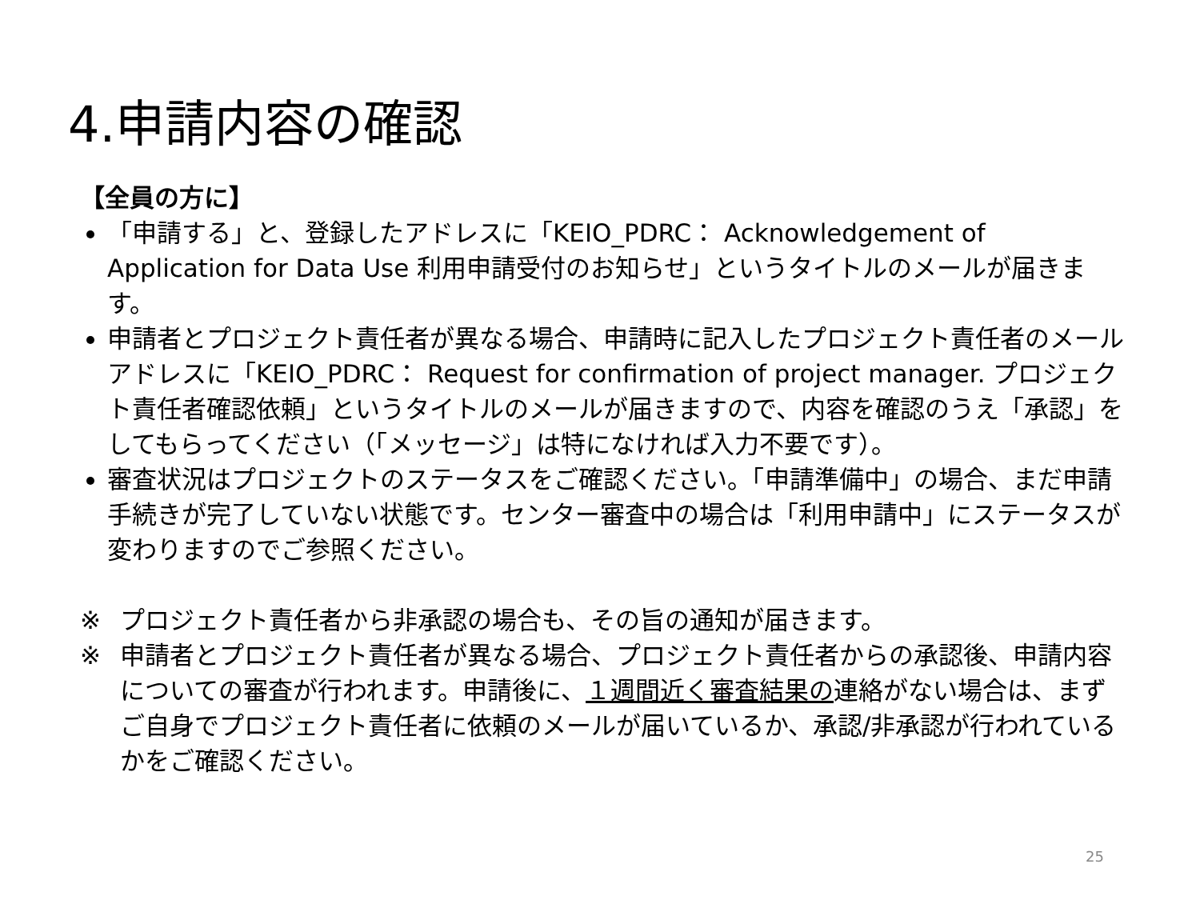4.申請内容の確認
【全員の方に】
「申請する」と、登録したアドレスに「KEIO_PDRC： Acknowledgement of Application for Data Use 利用申請受付のお知らせ」というタイトルのメールが届きます。
申請者とプロジェクト責任者が異なる場合、申請時に記入したプロジェクト責任者のメールアドレスに「KEIO_PDRC： Request for confirmation of project manager. プロジェクト責任者確認依頼」というタイトルのメールが届きますので、内容を確認のうえ「承認」をしてもらってください（「メッセージ」は特になければ入力不要です）。
審査状況はプロジェクトのステータスをご確認ください。「申請準備中」の場合、まだ申請手続きが完了していない状態です。センター審査中の場合は「利用申請中」にステータスが変わりますのでご参照ください。
※ プロジェクト責任者から非承認の場合も、その旨の通知が届きます。
※ 申請者とプロジェクト責任者が異なる場合、プロジェクト責任者からの承認後、申請内容についての審査が行われます。申請後に、１週間近く審査結果の連絡がない場合は、まずご自身でプロジェクト責任者に依頼のメールが届いているか、承認/非承認が行われているかをご確認ください。
25